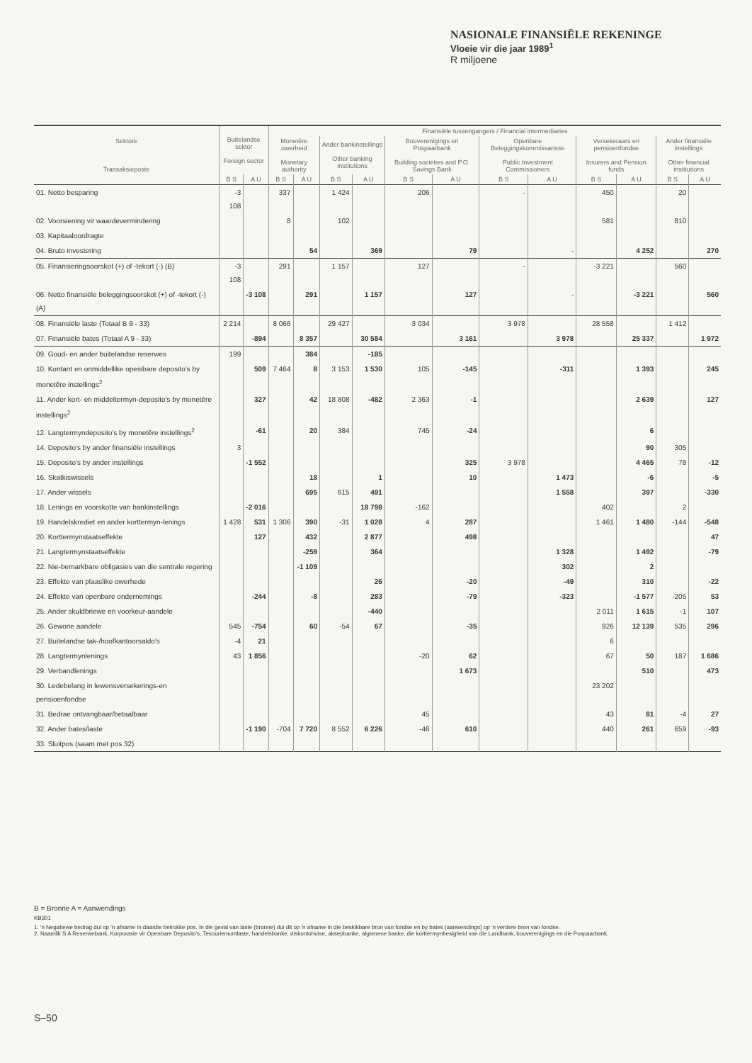NASIONALE FINANSIËLE REKENINGE
Vloeie vir die jaar 1989<sup>1</sup>
R miljoene
| Sektore Transaksieposte | Buitelandse sektor Foreign sector | | Finansiële tussengangers / Financial intermediaries | | | | | | | | | | | |
| --- | --- | --- | --- | --- | --- | --- | --- | --- | --- | --- | --- | --- | --- | --- |
| | | | Monetêre owerheid Monetary authority | | Ander bankinstellings Other banking institutions | | Bouverenigings en Pospaarbank Building societies and P.O. Savings Bank | | Openbare Beleggingskommissarisse Public Investment Commissioners | | Versekeraars en pensioenfondse Insurers and Pension funds | | Ander finansiële instellings Other financial institutions | |
| | B S | A U | B S | A U | B S | A U | B S | A U | B S | A U | B S | A U | B S | A U |
| 01. Netto besparing | -3 108 | | 337 | | 1 424 | | 206 | | - | | 450 | | 20 | |
| 02. Voorsiening vir waardevermindering | | | 8 | | 102 | | | | | | 581 | | 810 | |
| 03. Kapitaaloordragte | | | | | | | | | | | | | | |
| 04. Bruto investering | | | | 54 | | 369 | | 79 | | - | | 4 252 | | 270 |
| 05. Finansieringsoorskot (+) of -tekort (-) (B) | -3 108 | | 291 | | 1 157 | | 127 | | - | | -3 221 | | 560 | |
| 06. Netto finansiële beleggingsoorskot (+) of -tekort (-) (A) | | -3 108 | | 291 | | 1 157 | | 127 | | - | | -3 221 | | 560 |
| 08. Finansiële laste (Totaal B 9 - 33) | 2 214 | | 8 066 | | 29 427 | | 3 034 | | 3 978 | | 28 558 | | 1 412 | |
| 07. Finansiële bates (Totaal A 9 - 33) | | -894 | | 8 357 | | 30 584 | | 3 161 | | 3 978 | | 25 337 | | 1 972 |
| 09. Goud- en ander buitelandse reserwes | 199 | | | 384 | | -185 | | | | | | | | |
| 10. Kontant en onmiddellike opeisbare deposito's by monetêre instellings<sup>2</sup> | | 509 | 7 464 | 8 | 3 153 | 1 530 | 105 | -145 | | -311 | | 1 393 | | 245 |
| 11. Ander kort- en middeltermyn-deposito's by monetêre instellings<sup>2</sup> | | 327 | | 42 | 18 808 | -482 | 2 363 | -1 | | | | 2 639 | | 127 |
| 12. Langtermyndeposito's by monetêre instellings<sup>2</sup> | | -61 | | 20 | 384 | | 745 | -24 | | | | 6 | | |
| 14. Deposito's by ander finansiële instellings | 3 | | | | | | | | | | | 90 | 305 | |
| 15. Deposito's by ander instellings | | -1 552 | | | | | | 325 | 3 978 | | | 4 465 | 78 | -12 |
| 16. Skatkiswissels | | | | 18 | | 1 | | 10 | | 1 473 | | -6 | | -5 |
| 17. Ander wissels | | | | 695 | 615 | 491 | | | | 1 558 | | 397 | | -330 |
| 18. Lenings en voorskotte van bankinstellings | | -2 016 | | | | 18 798 | -162 | | | | 402 | | 2 | |
| 19. Handelskrediet en ander korttermyn-lenings | 1 428 | 531 | 1 306 | 390 | -31 | 1 028 | 4 | 287 | | | 1 461 | 1 480 | -144 | -548 |
| 20. Korttermynstaatseffekte | | 127 | | 432 | | 2 877 | | 498 | | | | | | 47 |
| 21. Langtermynstaatseffekte | | | | -259 | | 364 | | | | 1 328 | | 1 492 | | -79 |
| 22. Nie-bemarkbare obligasies van die sentrale regering | | | | -1 109 | | | | | | 302 | | 2 | | |
| 23. Effekte van plaaslike owerhede | | | | | | 26 | | -20 | | -49 | | 310 | | -22 |
| 24. Effekte van openbare ondernemings | | -244 | | -8 | | 283 | | -79 | | -323 | | -1 577 | -205 | 53 |
| 25. Ander skuldbriewe en voorkeur-aandele | | | | | | -440 | | | | | 2 011 | 1 615 | -1 | 107 |
| 26. Gewone aandele | 545 | -754 | | 60 | -54 | 67 | | -35 | | | 926 | 12 139 | 535 | 296 |
| 27. Buitelandse tak-/hoofkantoorsaldo's | -4 | 21 | | | | | | | | | 6 | | | |
| 28. Langtermynlenings | 43 | 1 856 | | | | | -20 | 62 | | | 67 | 50 | 187 | 1 686 |
| 29. Verbandlenings | | | | | | | | 1 673 | | | | 510 | | 473 |
| 30. Ledebelang in lewensversekerings-en pensioenfondse | | | | | | | | | | | 23 202 | | | |
| 31. Bedrae ontvangbaar/betaalbaar | | | | | | | 45 | | | | 43 | 81 | -4 | 27 |
| 32. Ander bates/laste | | -1 190 | -704 | 7 720 | 8 552 | 6 226 | -46 | 610 | | | 440 | 261 | 659 | -93 |
| 33. Sluitpos (saam met pos 32) | | | | | | | | | | | | | | |
B = Bronne A = Aanwendings
KB301
1. 'n Negatiewe bedrag dui op 'n afname in daardie betrokke pos. In die geval van laste (bronne) dui dit op 'n afname in die beskikbare bron van fondse en by bates (aanwendings) op 'n verdere bron van fondse.
2. Naamlik S A Reserwebank, Korporasie vir Openbare Deposito's, Tesouriemuntlaste, handelsbanke, diskontohuise, aksepbanke, algemene banke, die korttermynbesigheid van die Landbank, bouverenigings en die Pospaarbank.
S–50